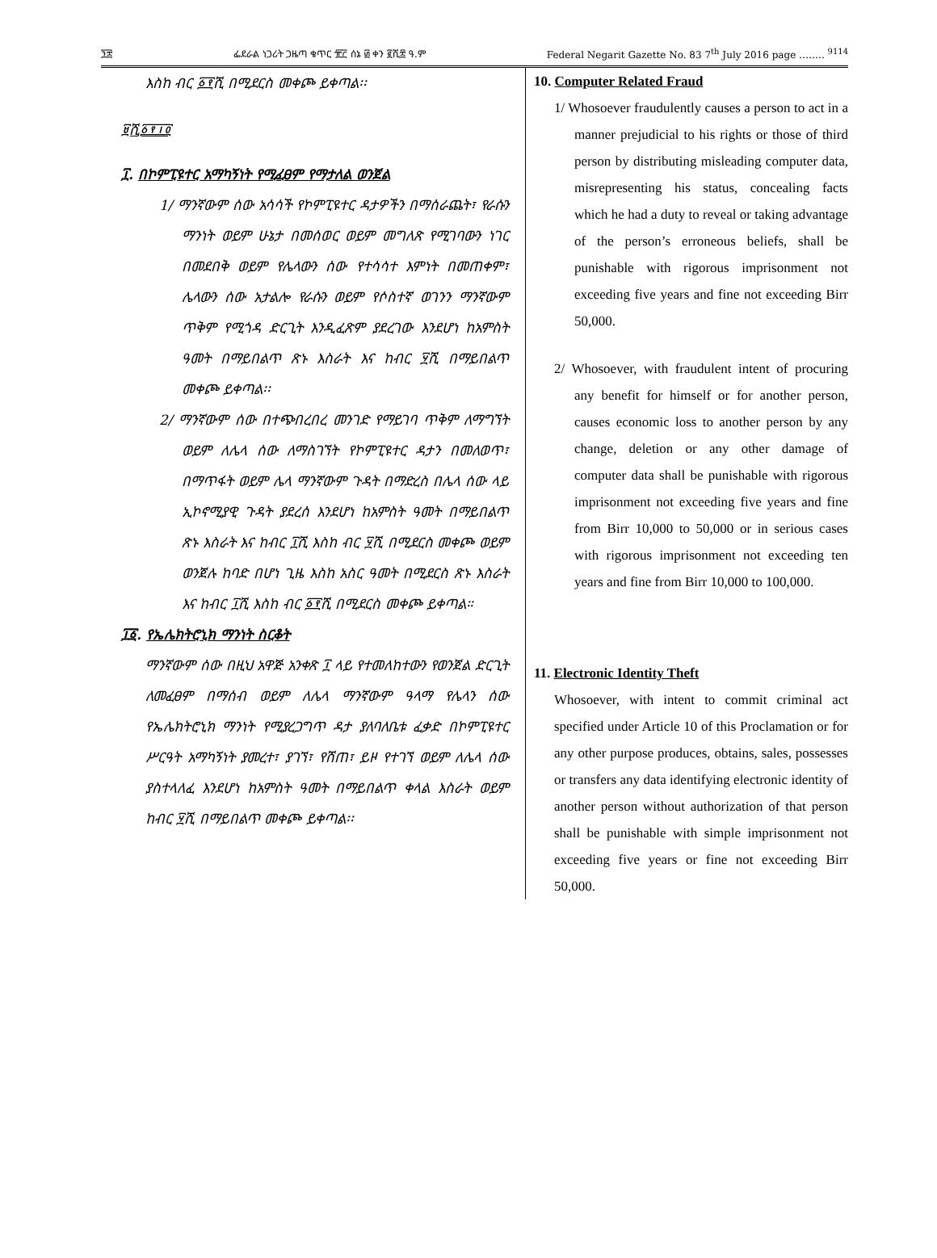፺፰ ፌደራል ነጋሪት ጋዜጣ ቁጥር ፹፫ ሰኔ ፴ ቀን ፪ሺ፰ ዓ.ም Federal Negarit Gazette No. 83 7<sup>th</sup> July 2016 page …….. <sup>9114</sup>
እስከ ብር ፩፻ሺ በሚደርስ መቀጮ ይቀጣል፡፡
፱ሺ፩፻፲፬
፲. በኮምፒዩተር አማካኝነት የሚፈፀም የማታለል ወንጀል
1/ ማንኛውም ሰው አሳሳች የኮምፒዩተር ዳታዎችን በማሰራጨት፣ የራሱን ማንነት ወይም ሁኔታ በመሰወር ወይም መግለጽ የሚገባውን ነገር በመደበቅ ወይም የሌላውን ሰው የተሳሳተ እምነት በመጠቀም፣ ሌላውን ሰው አታልሎ የራሱን ወይም የሶስተኛ ወገንን ማንኛውም ጥቅም የሚጎዳ ድርጊት እንዲፈጽም ያደረገው እንደሆነ ከአምስት ዓመት በማይበልጥ ጽኑ እስራት እና ከብር ፶ሺ በማይበልጥ መቀጮ ይቀጣል፡፡
2/ ማንኛውም ሰው በተጭበረበረ መንገድ የማይገባ ጥቅም ለማግኘት ወይም ለሌላ ሰው ለማስገኘት የኮምፒዩተር ዳታን በመለወጥ፣ በማጥፋት ወይም ሌላ ማንኛውም ጉዳት በማድረስ በሌላ ሰው ላይ ኢኮኖሚያዊ ጉዳት ያደረሰ እንደሆነ ከአምስት ዓመት በማይበልጥ ጽኑ እስራት እና ከብር ፲ሺ እስከ ብር ፶ሺ በሚደርስ መቀጮ ወይም ወንጀሉ ከባድ በሆነ ጊዜ እስከ አስር ዓመት በሚደርስ ጽኑ እስራት እና ከብር ፲ሺ እስከ ብር ፩፻ሺ በሚደርስ መቀጮ ይቀጣል።
፲፩. የኤሌክትሮኒክ ማንነት ስርቆት
ማንኛውም ሰው በዚህ አዋጅ አንቀጽ ፲ ላይ የተመለከተውን የወንጀል ድርጊት ለመፈፀም በማሰብ ወይም ለሌላ ማንኛውም ዓላማ የሌላን ሰው የኤሌክትሮኒክ ማንነት የሚያረጋግጥ ዳታ ያለባለቤቱ ፈቃድ በኮምፒዩተር ሥርዓት አማካኝነት ያመረተ፣ ያገኘ፣ የሸጠ፣ ይዞ የተገኘ ወይም ለሌላ ሰው ያስተላለፈ እንደሆነ ከአምስት ዓመት በማይበልጥ ቀላል እስራት ወይም ከብር ፶ሺ በማይበልጥ መቀጮ ይቀጣል፡፡
10. Computer Related Fraud
1/ Whosoever fraudulently causes a person to act in a manner prejudicial to his rights or those of third person by distributing misleading computer data, misrepresenting his status, concealing facts which he had a duty to reveal or taking advantage of the person’s erroneous beliefs, shall be punishable with rigorous imprisonment not exceeding five years and fine not exceeding Birr 50,000.
2/ Whosoever, with fraudulent intent of procuring any benefit for himself or for another person, causes economic loss to another person by any change, deletion or any other damage of computer data shall be punishable with rigorous imprisonment not exceeding five years and fine from Birr 10,000 to 50,000 or in serious cases with rigorous imprisonment not exceeding ten years and fine from Birr 10,000 to 100,000.
11. Electronic Identity Theft
Whosoever, with intent to commit criminal act specified under Article 10 of this Proclamation or for any other purpose produces, obtains, sales, possesses or transfers any data identifying electronic identity of another person without authorization of that person shall be punishable with simple imprisonment not exceeding five years or fine not exceeding Birr 50,000.